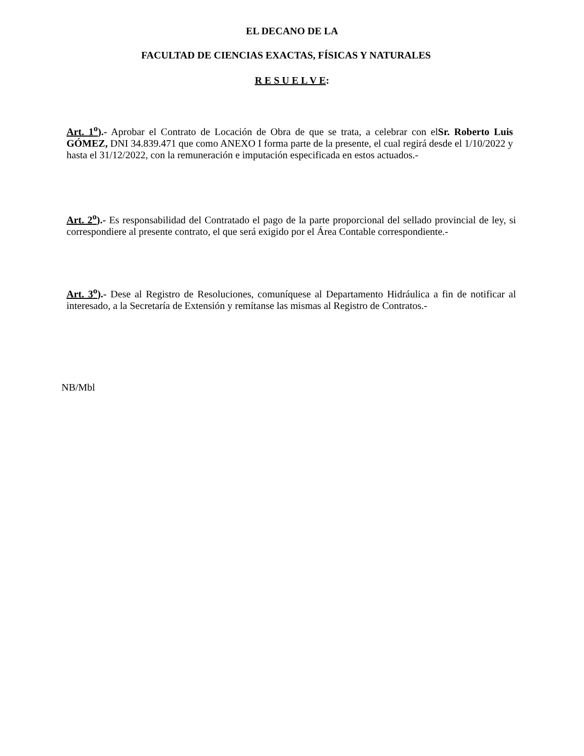EL DECANO DE LA
FACULTAD DE CIENCIAS EXACTAS, FÍSICAS Y NATURALES
R E S U E L V E:
Art. 1<sup>o</sup>).- Aprobar el Contrato de Locación de Obra de que se trata, a celebrar con elSr. Roberto Luis GÓMEZ, DNI 34.839.471 que como ANEXO I forma parte de la presente, el cual regirá desde el 1/10/2022 y hasta el 31/12/2022, con la remuneración e imputación especificada en estos actuados.-
Art. 2<sup>o</sup>).- Es responsabilidad del Contratado el pago de la parte proporcional del sellado provincial de ley, si correspondiere al presente contrato, el que será exigido por el Área Contable correspondiente.-
Art. 3<sup>o</sup>).- Dese al Registro de Resoluciones, comuníquese al Departamento Hidráulica a fin de notificar al interesado, a la Secretaría de Extensión y remítanse las mismas al Registro de Contratos.-
NB/Mbl